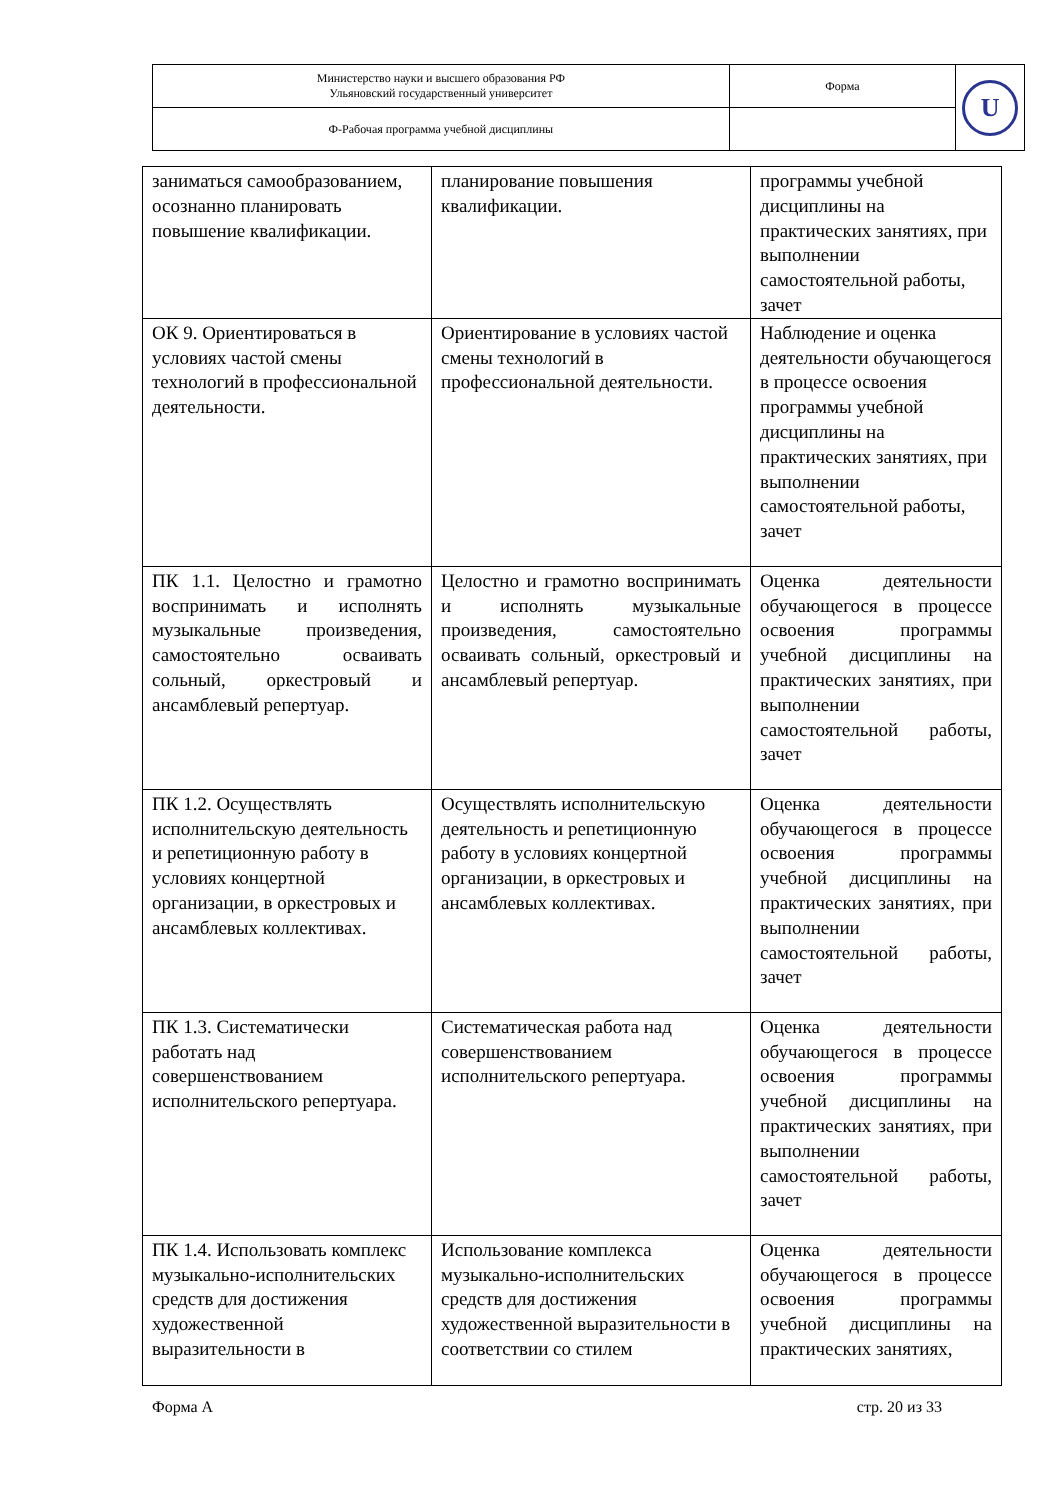| Министерство науки и высшего образования РФ Ульяновский государственный университет | Форма | U |
| Ф-Рабочая программа учебной дисциплины | | |
| заниматься самообразованием, осознанно планировать повышение квалификации. | планирование повышения квалификации. | программы учебной дисциплины на практических занятиях, при выполнении самостоятельной работы, зачет |
| ОК 9. Ориентироваться в условиях частой смены технологий в профессиональной деятельности. | Ориентирование в условиях частой смены технологий в профессиональной деятельности. | Наблюдение и оценка деятельности обучающегося в процессе освоения программы учебной дисциплины на практических занятиях, при выполнении самостоятельной работы, зачет |
| ПК 1.1. Целостно и грамотно воспринимать и исполнять музыкальные произведения, самостоятельно осваивать сольный, оркестровый и ансамблевый репертуар. | Целостно и грамотно воспринимать и исполнять музыкальные произведения, самостоятельно осваивать сольный, оркестровый и ансамблевый репертуар. | Оценка деятельности обучающегося в процессе освоения программы учебной дисциплины на практических занятиях, при выполнении самостоятельной работы, зачет |
| ПК 1.2. Осуществлять исполнительскую деятельность и репетиционную работу в условиях концертной организации, в оркестровых и ансамблевых коллективах. | Осуществлять исполнительскую деятельность и репетиционную работу в условиях концертной организации, в оркестровых и ансамблевых коллективах. | Оценка деятельности обучающегося в процессе освоения программы учебной дисциплины на практических занятиях, при выполнении самостоятельной работы, зачет |
| ПК 1.3. Систематически работать над совершенствованием исполнительского репертуара. | Систематическая работа над совершенствованием исполнительского репертуара. | Оценка деятельности обучающегося в процессе освоения программы учебной дисциплины на практических занятиях, при выполнении самостоятельной работы, зачет |
| ПК 1.4. Использовать комплекс музыкально-исполнительских средств для достижения художественной выразительности в | Использование комплекса музыкально-исполнительских средств для достижения художественной выразительности в соответствии со стилем | Оценка деятельности обучающегося в процессе освоения программы учебной дисциплины на практических занятиях, |
Форма А стр. 20 из 33